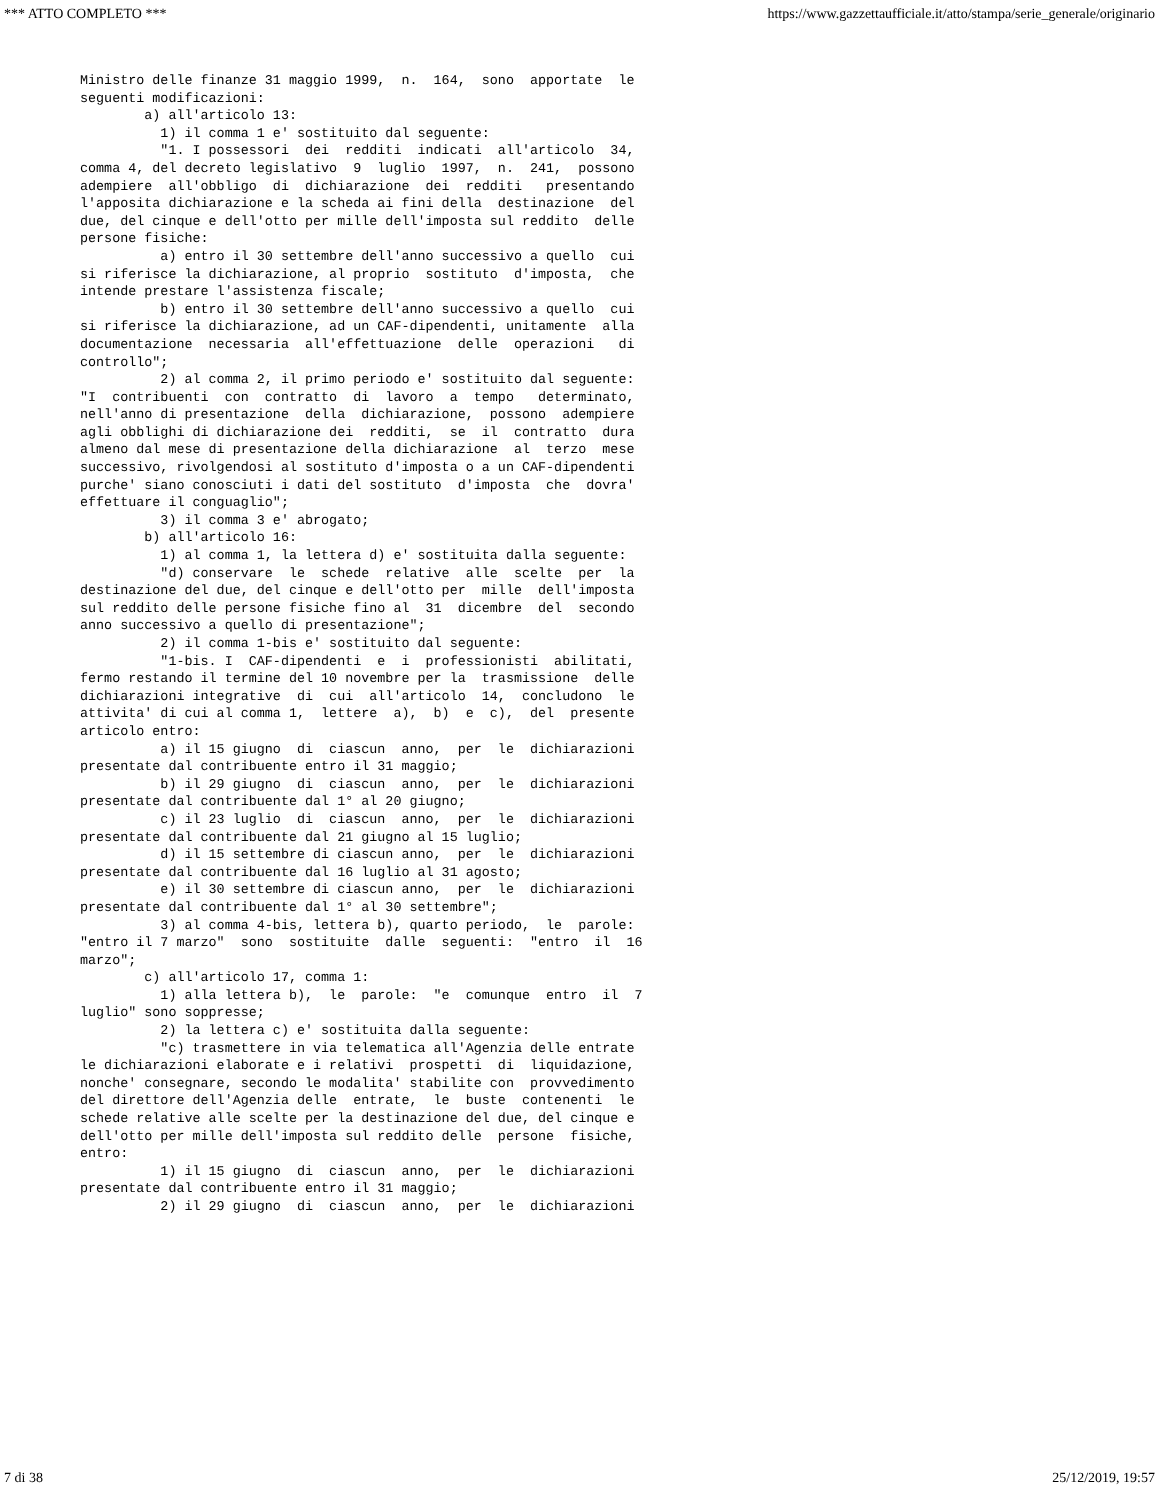*** ATTO COMPLETO *** https://www.gazzettaufficiale.it/atto/stampa/serie_generale/originario
Ministro delle finanze 31 maggio 1999,  n.  164,  sono  apportate  le
seguenti modificazioni:
        a) all'articolo 13:
          1) il comma 1 e' sostituito dal seguente:
          "1. I possessori  dei  redditi  indicati  all'articolo  34,
comma 4, del decreto legislativo  9  luglio  1997,  n.  241,  possono
adempiere  all'obbligo  di  dichiarazione  dei  redditi   presentando
l'apposita dichiarazione e la scheda ai fini della  destinazione  del
due, del cinque e dell'otto per mille dell'imposta sul reddito  delle
persone fisiche:
          a) entro il 30 settembre dell'anno successivo a quello  cui
si riferisce la dichiarazione, al proprio  sostituto  d'imposta,  che
intende prestare l'assistenza fiscale;
          b) entro il 30 settembre dell'anno successivo a quello  cui
si riferisce la dichiarazione, ad un CAF-dipendenti, unitamente  alla
documentazione  necessaria  all'effettuazione  delle  operazioni   di
controllo";
          2) al comma 2, il primo periodo e' sostituito dal seguente:
"I  contribuenti  con  contratto  di  lavoro  a  tempo   determinato,
nell'anno di presentazione  della  dichiarazione,  possono  adempiere
agli obblighi di dichiarazione dei  redditi,  se  il  contratto  dura
almeno dal mese di presentazione della dichiarazione  al  terzo  mese
successivo, rivolgendosi al sostituto d'imposta o a un CAF-dipendenti
purche' siano conosciuti i dati del sostituto  d'imposta  che  dovra'
effettuare il conguaglio";
          3) il comma 3 e' abrogato;
        b) all'articolo 16:
          1) al comma 1, la lettera d) e' sostituita dalla seguente:
          "d) conservare  le  schede  relative  alle  scelte  per  la
destinazione del due, del cinque e dell'otto per  mille  dell'imposta
sul reddito delle persone fisiche fino al  31  dicembre  del  secondo
anno successivo a quello di presentazione";
          2) il comma 1-bis e' sostituito dal seguente:
          "1-bis. I  CAF-dipendenti  e  i  professionisti  abilitati,
fermo restando il termine del 10 novembre per la  trasmissione  delle
dichiarazioni integrative  di  cui  all'articolo  14,  concludono  le
attivita' di cui al comma 1,  lettere  a),  b)  e  c),  del  presente
articolo entro:
          a) il 15 giugno  di  ciascun  anno,  per  le  dichiarazioni
presentate dal contribuente entro il 31 maggio;
          b) il 29 giugno  di  ciascun  anno,  per  le  dichiarazioni
presentate dal contribuente dal 1° al 20 giugno;
          c) il 23 luglio  di  ciascun  anno,  per  le  dichiarazioni
presentate dal contribuente dal 21 giugno al 15 luglio;
          d) il 15 settembre di ciascun anno,  per  le  dichiarazioni
presentate dal contribuente dal 16 luglio al 31 agosto;
          e) il 30 settembre di ciascun anno,  per  le  dichiarazioni
presentate dal contribuente dal 1° al 30 settembre";
          3) al comma 4-bis, lettera b), quarto periodo,  le  parole:
"entro il 7 marzo"  sono  sostituite  dalle  seguenti:  "entro  il  16
marzo";
        c) all'articolo 17, comma 1:
          1) alla lettera b),  le  parole:  "e  comunque  entro  il  7
luglio" sono soppresse;
          2) la lettera c) e' sostituita dalla seguente:
          "c) trasmettere in via telematica all'Agenzia delle entrate
le dichiarazioni elaborate e i relativi  prospetti  di  liquidazione,
nonche' consegnare, secondo le modalita' stabilite con  provvedimento
del direttore dell'Agenzia delle  entrate,  le  buste  contenenti  le
schede relative alle scelte per la destinazione del due, del cinque e
dell'otto per mille dell'imposta sul reddito delle  persone  fisiche,
entro:
          1) il 15 giugno  di  ciascun  anno,  per  le  dichiarazioni
presentate dal contribuente entro il 31 maggio;
          2) il 29 giugno  di  ciascun  anno,  per  le  dichiarazioni
7 di 38 25/12/2019, 19:57